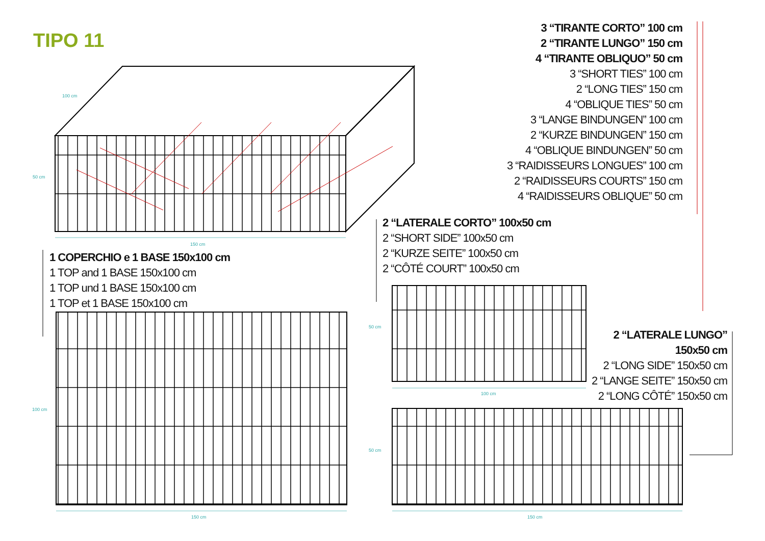TIPO 11
3 “TIRANTE CORTO” 100 cm
2 “TIRANTE LUNGO” 150 cm
4 “TIRANTE OBLIQUO” 50 cm
3 “SHORT TIES” 100 cm
2 “LONG TIES” 150 cm
4 “OBLIQUE TIES” 50 cm
3 “LANGE BINDUNGEN” 100 cm
2 “KURZE BINDUNGEN” 150 cm
4 “OBLIQUE BINDUNGEN” 50 cm
3 “RAIDISSEURS LONGUES” 100 cm
2 “RAIDISSEURS COURTS” 150 cm
4 “RAIDISSEURS OBLIQUE” 50 cm
2 “LATERALE CORTO” 100x50 cm
2 “SHORT SIDE” 100x50 cm
2 “KURZE SEITE” 100x50 cm
2 “CÔTÉ COURT” 100x50 cm
1 COPERCHIO e 1 BASE 150x100 cm
1 TOP and 1 BASE 150x100 cm
1 TOP und 1 BASE 150x100 cm
1 TOP et 1 BASE 150x100 cm
2 “LATERALE LUNGO” 150x50 cm
2 “LONG SIDE” 150x50 cm
2 “LANGE SEITE” 150x50 cm
2 “LONG CÔTÉ” 150x50 cm
100 cm
50 cm
150 cm
100 cm
150 cm
50 cm
100 cm
50 cm
150 cm